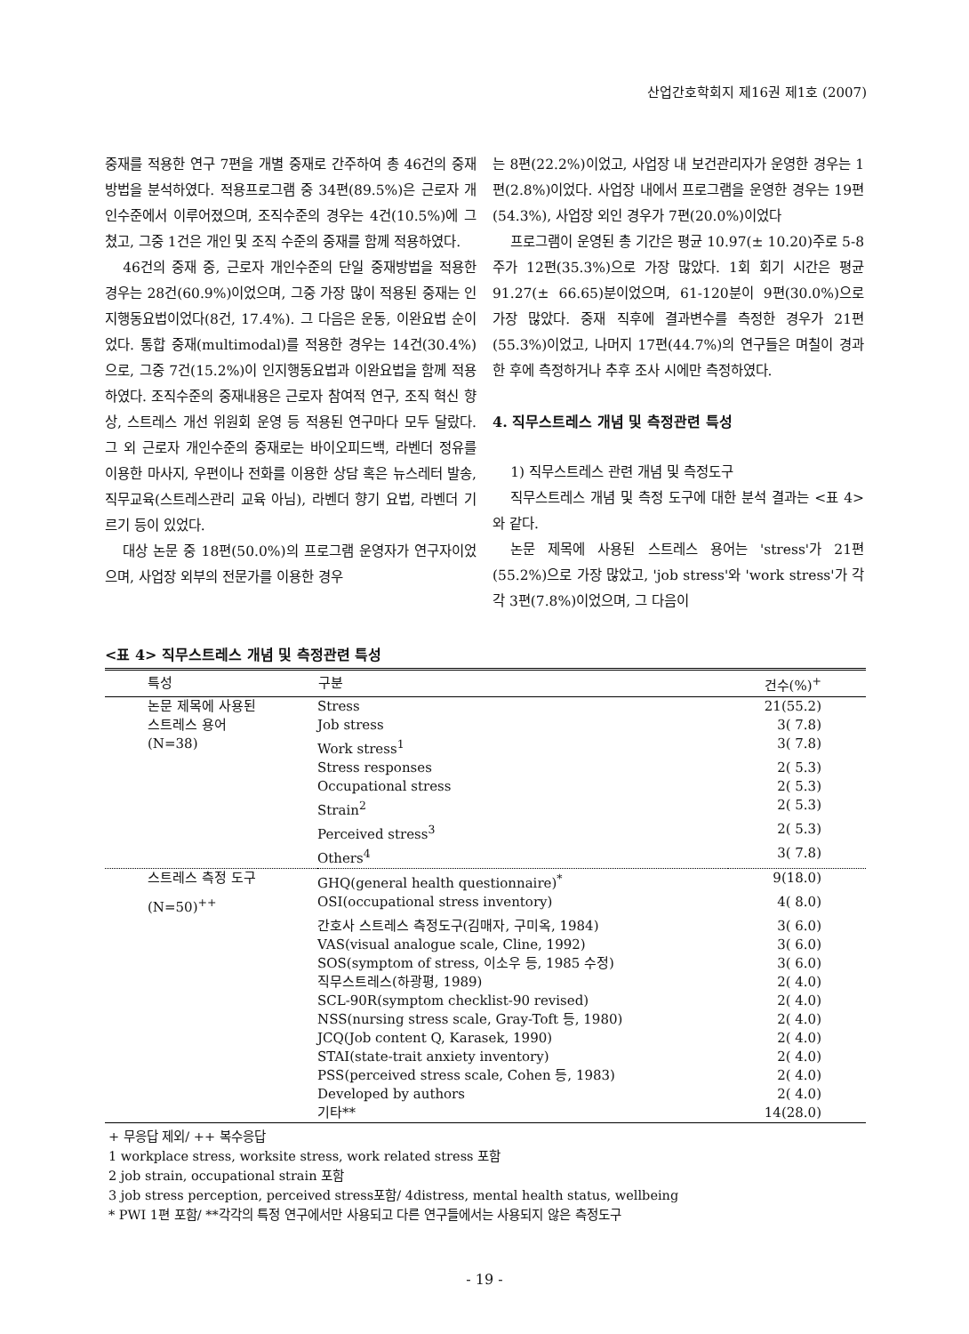산업간호학회지 제16권 제1호 (2007)
중재를 적용한 연구 7편을 개별 중재로 간주하여 총 46건의 중재방법을 분석하였다. 적용프로그램 중 34편(89.5%)은 근로자 개인수준에서 이루어졌으며, 조직수준의 경우는 4건(10.5%)에 그쳤고, 그중 1건은 개인 및 조직 수준의 중재를 함께 적용하였다.
46건의 중재 중, 근로자 개인수준의 단일 중재방법을 적용한 경우는 28건(60.9%)이었으며, 그중 가장 많이 적용된 중재는 인지행동요법이었다(8건, 17.4%). 그 다음은 운동, 이완요법 순이었다. 통합 중재(multimodal)를 적용한 경우는 14건(30.4%)으로, 그중 7건(15.2%)이 인지행동요법과 이완요법을 함께 적용하였다. 조직수준의 중재내용은 근로자 참여적 연구, 조직 혁신 향상, 스트레스 개선 위원회 운영 등 적용된 연구마다 모두 달랐다. 그 외 근로자 개인수준의 중재로는 바이오피드백, 라벤더 정유를 이용한 마사지, 우편이나 전화를 이용한 상담 혹은 뉴스레터 발송, 직무교육(스트레스관리 교육 아님), 라벤더 향기 요법, 라벤더 기르기 등이 있었다.
대상 논문 중 18편(50.0%)의 프로그램 운영자가 연구자이었으며, 사업장 외부의 전문가를 이용한 경우
는 8편(22.2%)이었고, 사업장 내 보건관리자가 운영한 경우는 1편(2.8%)이었다. 사업장 내에서 프로그램을 운영한 경우는 19편(54.3%), 사업장 외인 경우가 7편(20.0%)이었다
프로그램이 운영된 총 기간은 평균 10.97(± 10.20)주로 5-8주가 12편(35.3%)으로 가장 많았다. 1회 회기 시간은 평균 91.27(± 66.65)분이었으며, 61-120분이 9편(30.0%)으로 가장 많았다. 중재 직후에 결과변수를 측정한 경우가 21편(55.3%)이었고, 나머지 17편(44.7%)의 연구들은 며칠이 경과한 후에 측정하거나 추후 조사 시에만 측정하였다.
4. 직무스트레스 개념 및 측정관련 특성
1) 직무스트레스 관련 개념 및 측정도구
직무스트레스 개념 및 측정 도구에 대한 분석 결과는 <표 4>와 같다.
논문 제목에 사용된 스트레스 용어는 'stress'가 21편(55.2%)으로 가장 많았고, 'job stress'와 'work stress'가 각각 3편(7.8%)이었으며, 그 다음이
<표 4> 직무스트레스 개념 및 측정관련 특성
| 특성 | 구분 | 건수(%)<sup>+</sup> |
| --- | --- | --- |
| 논문 제목에 사용된 | Stress | 21(55.2) |
| 스트레스 용어 | Job stress | 3( 7.8) |
| (N=38) | Work stress<sup>1</sup> | 3( 7.8) |
| | Stress responses | 2( 5.3) |
| | Occupational stress | 2( 5.3) |
| | Strain<sup>2</sup> | 2( 5.3) |
| | Perceived stress<sup>3</sup> | 2( 5.3) |
| | Others<sup>4</sup> | 3( 7.8) |
| 스트레스 측정 도구 | GHQ(general health questionnaire)<sup>*</sup> | 9(18.0) |
| (N=50)<sup>++</sup> | OSI(occupational stress inventory) | 4( 8.0) |
| | 간호사 스트레스 측정도구(김매자, 구미옥, 1984) | 3( 6.0) |
| | VAS(visual analogue scale, Cline, 1992) | 3( 6.0) |
| | SOS(symptom of stress, 이소우 등, 1985 수정) | 3( 6.0) |
| | 직무스트레스(하광평, 1989) | 2( 4.0) |
| | SCL-90R(symptom checklist-90 revised) | 2( 4.0) |
| | NSS(nursing stress scale, Gray-Toft 등, 1980) | 2( 4.0) |
| | JCQ(Job content Q, Karasek, 1990) | 2( 4.0) |
| | STAI(state-trait anxiety inventory) | 2( 4.0) |
| | PSS(perceived stress scale, Cohen 등, 1983) | 2( 4.0) |
| | Developed by authors | 2( 4.0) |
| | 기타** | 14(28.0) |
+ 무응답 제외/ ++ 복수응답
1 workplace stress, worksite stress, work related stress 포함
2 job strain, occupational strain 포함
3 job stress perception, perceived stress포함/ 4distress, mental health status, wellbeing
* PWI 1편 포함/ **각각의 특정 연구에서만 사용되고 다른 연구들에서는 사용되지 않은 측정도구
- 19 -